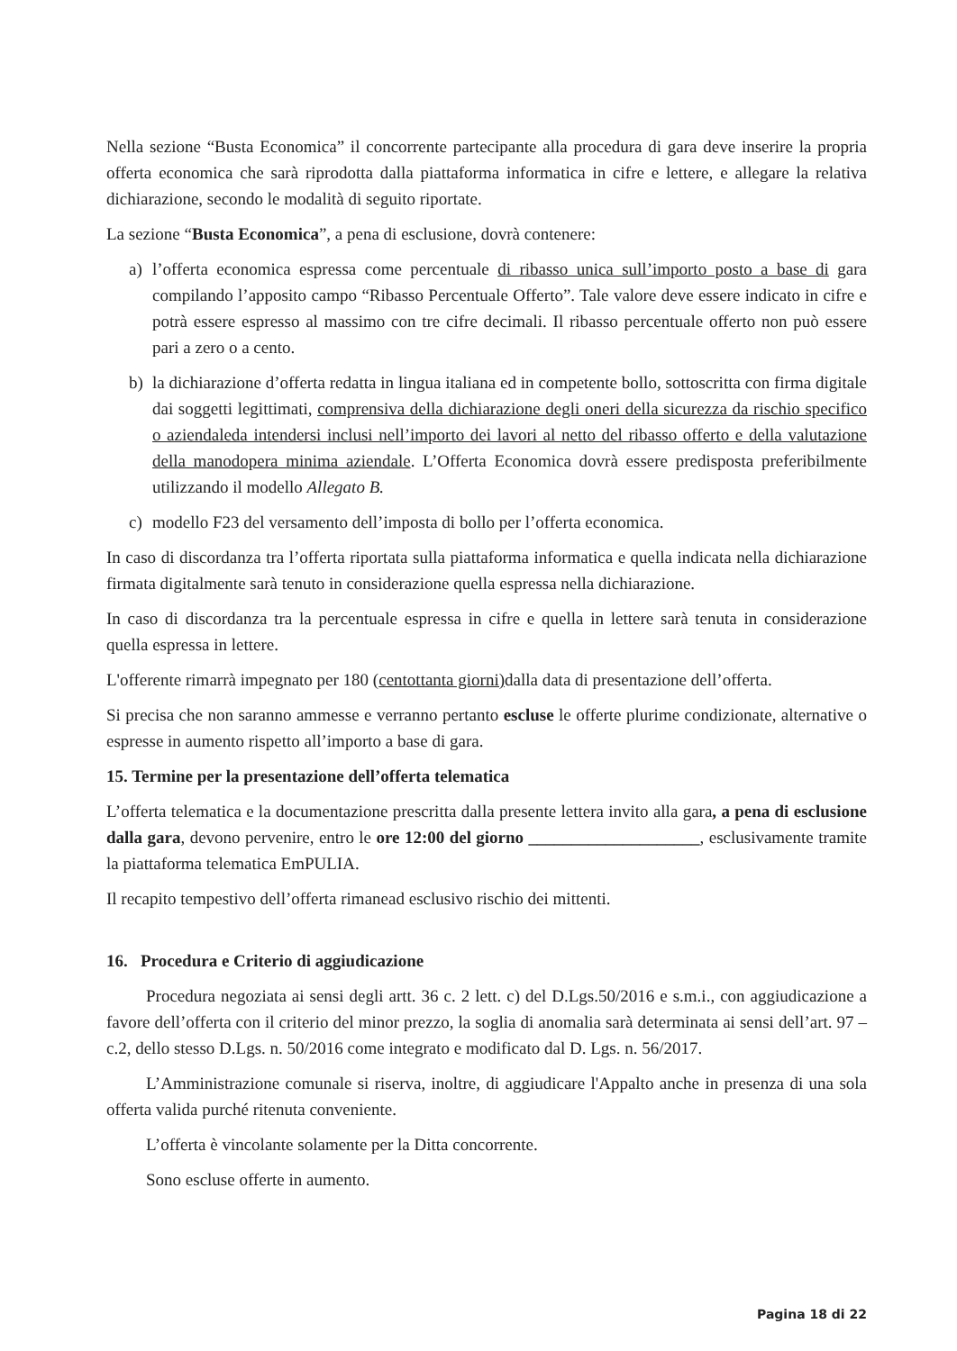Nella sezione “Busta Economica” il concorrente partecipante alla procedura di gara deve inserire la propria offerta economica che sarà riprodotta dalla piattaforma informatica in cifre e lettere, e allegare la relativa dichiarazione, secondo le modalità di seguito riportate.
La sezione “Busta Economica”, a pena di esclusione, dovrà contenere:
a) l’offerta economica espressa come percentuale di ribasso unica sull’importo posto a base di gara compilando l’apposito campo “Ribasso Percentuale Offerto”. Tale valore deve essere indicato in cifre e potrà essere espresso al massimo con tre cifre decimali. Il ribasso percentuale offerto non può essere pari a zero o a cento.
b) la dichiarazione d’offerta redatta in lingua italiana ed in competente bollo, sottoscritta con firma digitale dai soggetti legittimati, comprensiva della dichiarazione degli oneri della sicurezza da rischio specifico o aziendaleda intendersi inclusi nell’importo dei lavori al netto del ribasso offerto e della valutazione della manodopera minima aziendale. L’Offerta Economica dovrà essere predisposta preferibilmente utilizzando il modello Allegato B.
c) modello F23 del versamento dell’imposta di bollo per l’offerta economica.
In caso di discordanza tra l’offerta riportata sulla piattaforma informatica e quella indicata nella dichiarazione firmata digitalmente sarà tenuto in considerazione quella espressa nella dichiarazione.
In caso di discordanza tra la percentuale espressa in cifre e quella in lettere sarà tenuta in considerazione quella espressa in lettere.
L'offerente rimarrà impegnato per 180 (centottanta giorni) dalla data di presentazione dell’offerta.
Si precisa che non saranno ammesse e verranno pertanto escluse le offerte plurime condizionate, alternative o espresse in aumento rispetto all’importo a base di gara.
15. Termine per la presentazione dell’offerta telematica
L’offerta telematica e la documentazione prescritta dalla presente lettera invito alla gara, a pena di esclusione dalla gara, devono pervenire, entro le ore 12:00 del giorno ____________________, esclusivamente tramite la piattaforma telematica EmPULIA.
Il recapito tempestivo dell’offerta rimanead esclusivo rischio dei mittenti.
16. Procedura e Criterio di aggiudicazione
Procedura negoziata ai sensi degli artt. 36 c. 2 lett. c) del D.Lgs.50/2016 e s.m.i., con aggiudicazione a favore dell’offerta con il criterio del minor prezzo, la soglia di anomalia sarà determinata ai sensi dell’art. 97 – c.2, dello stesso D.Lgs. n. 50/2016 come integrato e modificato dal D. Lgs. n. 56/2017.
L’Amministrazione comunale si riserva, inoltre, di aggiudicare l'Appalto anche in presenza di una sola offerta valida purché ritenuta conveniente.
L’offerta è vincolante solamente per la Ditta concorrente.
Sono escluse offerte in aumento.
Pagina 18 di 22